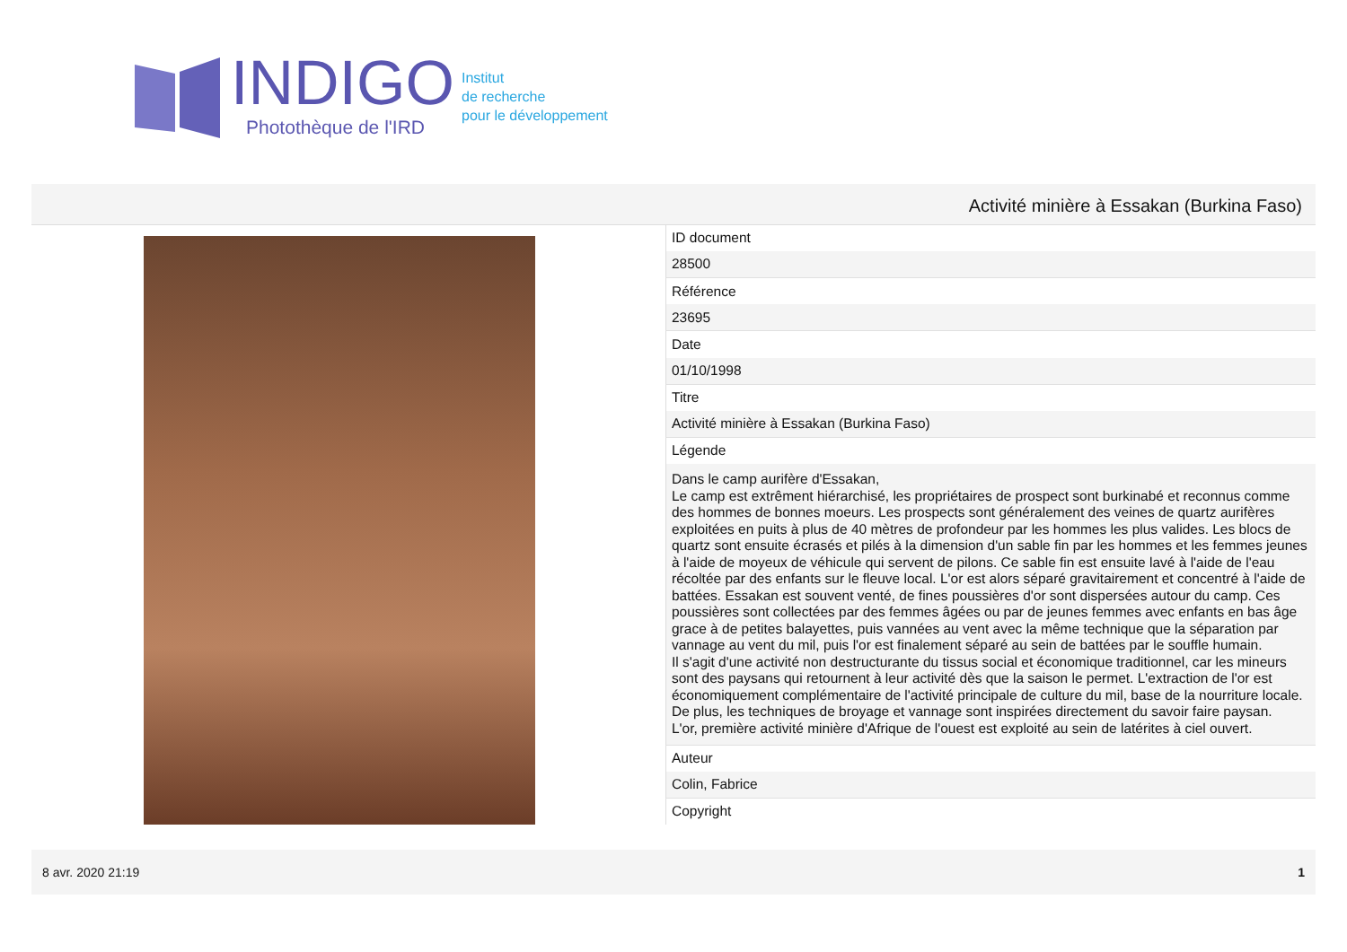INDIGO
Photothèque de l'IRD
Institut
de recherche
pour le développement
Activité minière à Essakan (Burkina Faso)
| ID document |
| 28500 |
| Référence |
| 23695 |
| Date |
| 01/10/1998 |
| Titre |
| Activité minière à Essakan (Burkina Faso) |
| Légende |
| Dans le camp aurifère d'Essakan, Le camp est extrêment hiérarchisé, les propriétaires de prospect sont burkinabé et reconnus comme des hommes de bonnes moeurs. Les prospects sont généralement des veines de quartz aurifères exploitées en puits à plus de 40 mètres de profondeur par les hommes les plus valides. Les blocs de quartz sont ensuite écrasés et pilés à la dimension d'un sable fin par les hommes et les femmes jeunes à l'aide de moyeux de véhicule qui servent de pilons. Ce sable fin est ensuite lavé à l'aide de l'eau récoltée par des enfants sur le fleuve local. L'or est alors séparé gravitairement et concentré à l'aide de battées. Essakan est souvent venté, de fines poussières d'or sont dispersées autour du camp. Ces poussières sont collectées par des femmes âgées ou par de jeunes femmes avec enfants en bas âge grace à de petites balayettes, puis vannées au vent avec la même technique que la séparation par vannage au vent du mil, puis l'or est finalement séparé au sein de battées par le souffle humain. Il s'agit d'une activité non destructurante du tissus social et économique traditionnel, car les mineurs sont des paysans qui retournent à leur activité dès que la saison le permet. L'extraction de l'or est économiquement complémentaire de l'activité principale de culture du mil, base de la nourriture locale. De plus, les techniques de broyage et vannage sont inspirées directement du savoir faire paysan. L'or, première activité minière d'Afrique de l'ouest est exploité au sein de latérites à ciel ouvert. |
| Auteur |
| Colin, Fabrice |
| Copyright |
8 avr. 2020 21:19 1